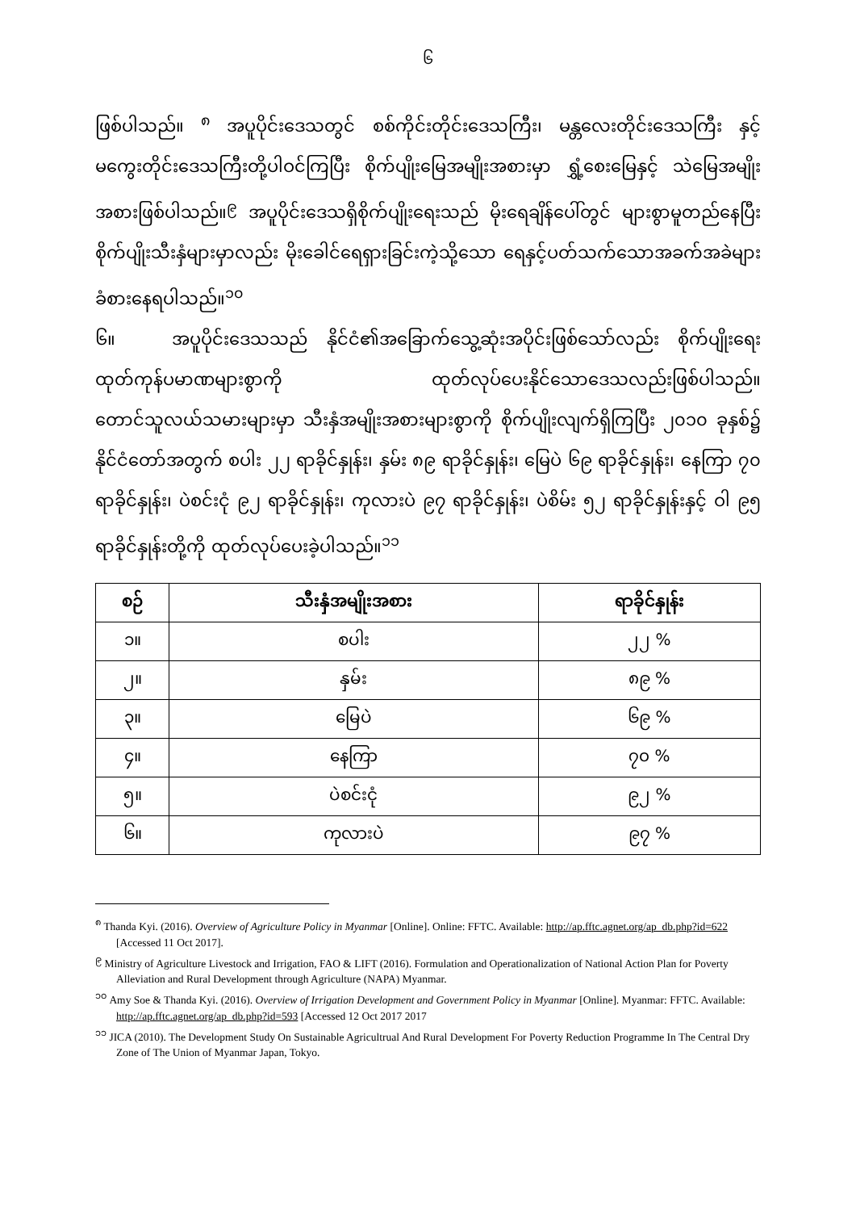၆
ဖြစ်ပါသည်။ <sup>၈</sup> အပူပိုင်းဒေသတွင် စစ်ကိုင်းတိုင်းဒေသကြီး၊ မန္တလေးတိုင်းဒေသကြီး နှင့် မကွေးတိုင်းဒေသကြီးတို့ပါဝင်ကြပြီး စိုက်ပျိုးမြေအမျိုးအစားမှာ ရွှံ့စေးမြေနှင့် သဲမြေအမျိုးအစားဖြစ်ပါသည်။<sup>၉</sup> အပူပိုင်းဒေသရှိစိုက်ပျိုးရေးသည် မိုးရေချိန်ပေါ်တွင် များစွာမူတည်နေပြီး စိုက်ပျိုးသီးနှံများမှာလည်း မိုးခေါင်ရေရှားခြင်းကဲ့သို့သော ရေနှင့်ပတ်သက်သောအခက်အခဲများ ခံစားနေရပါသည်။<sup>၁၀</sup>
၆။ အပူပိုင်းဒေသသည် နိုင်ငံ၏အခြောက်သွေ့ဆုံးအပိုင်းဖြစ်သော်လည်း စိုက်ပျိုးရေး ထုတ်ကုန်ပမာဏများစွာကို ထုတ်လုပ်ပေးနိုင်သောဒေသလည်းဖြစ်ပါသည်။ တောင်သူလယ်သမားများမှာ သီးနှံအမျိုးအစားများစွာကို စိုက်ပျိုးလျက်ရှိကြပြီး ၂၀၁၀ ခုနှစ်၌ နိုင်ငံတော်အတွက် စပါး ၂၂ ရာခိုင်နှုန်း၊ နှမ်း ၈၉ ရာခိုင်နှုန်း၊ မြေပဲ ၆၉ ရာခိုင်နှုန်း၊ နေကြာ ၇၀ ရာခိုင်နှုန်း၊ ပဲစင်းငုံ ၉၂ ရာခိုင်နှုန်း၊ ကုလားပဲ ၉၇ ရာခိုင်နှုန်း၊ ပဲစိမ်း ၅၂ ရာခိုင်နှုန်းနှင့် ဝါ ၉၅ ရာခိုင်နှုန်းတို့ကို ထုတ်လုပ်ပေးခဲ့ပါသည်။<sup>၁၁</sup>
| စဉ် | သီးနှံအမျိုးအစား | ရာခိုင်နှုန်း |
| --- | --- | --- |
| ၁။ | စပါး | ၂၂ % |
| ၂။ | နှမ်း | ၈၉ % |
| ၃။ | မြေပဲ | ၆၉ % |
| ၄။ | နေကြာ | ၇၀ % |
| ၅။ | ပဲစင်းငုံ | ၉၂ % |
| ၆။ | ကုလားပဲ | ၉၇ % |
<sup>၈</sup> Thanda Kyi. (2016). Overview of Agriculture Policy in Myanmar [Online]. Online: FFTC. Available: http://ap.fftc.agnet.org/ap_db.php?id=622 [Accessed 11 Oct 2017].
<sup>၉</sup> Ministry of Agriculture Livestock and Irrigation, FAO & LIFT (2016). Formulation and Operationalization of National Action Plan for Poverty Alleviation and Rural Development through Agriculture (NAPA) Myanmar.
<sup>၁၀</sup> Amy Soe & Thanda Kyi. (2016). Overview of Irrigation Development and Government Policy in Myanmar [Online]. Myanmar: FFTC. Available: http://ap.fftc.agnet.org/ap_db.php?id=593 [Accessed 12 Oct 2017 2017
<sup>၁၁</sup> JICA (2010). The Development Study On Sustainable Agricultrual And Rural Development For Poverty Reduction Programme In The Central Dry Zone of The Union of Myanmar Japan, Tokyo.